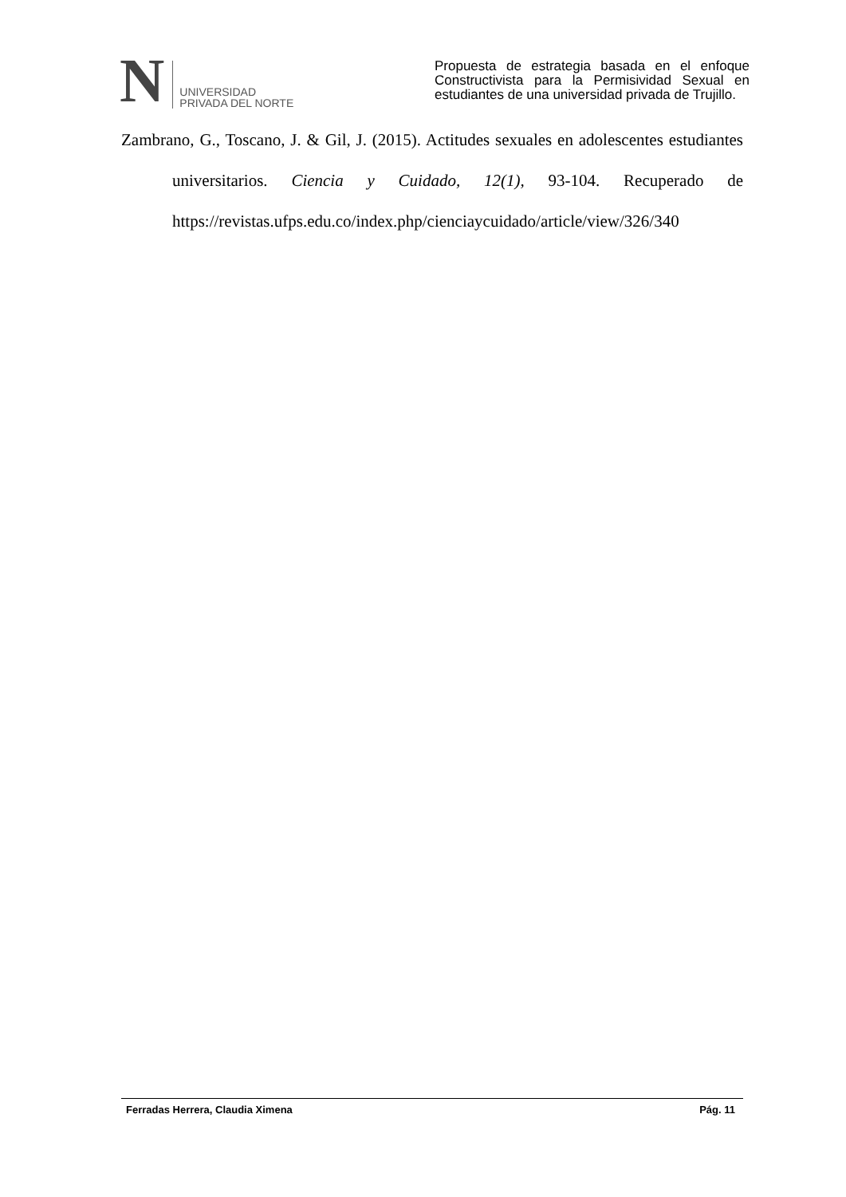N
UNIVERSIDAD
PRIVADA DEL NORTE
Propuesta de estrategia basada en el enfoque Constructivista para la Permisividad Sexual en estudiantes de una universidad privada de Trujillo.
Zambrano, G., Toscano, J. & Gil, J. (2015). Actitudes sexuales en adolescentes estudiantes universitarios. Ciencia y Cuidado, 12(1), 93-104. Recuperado de https://revistas.ufps.edu.co/index.php/cienciaycuidado/article/view/326/340
Ferradas Herrera, Claudia Ximena Pág. 11